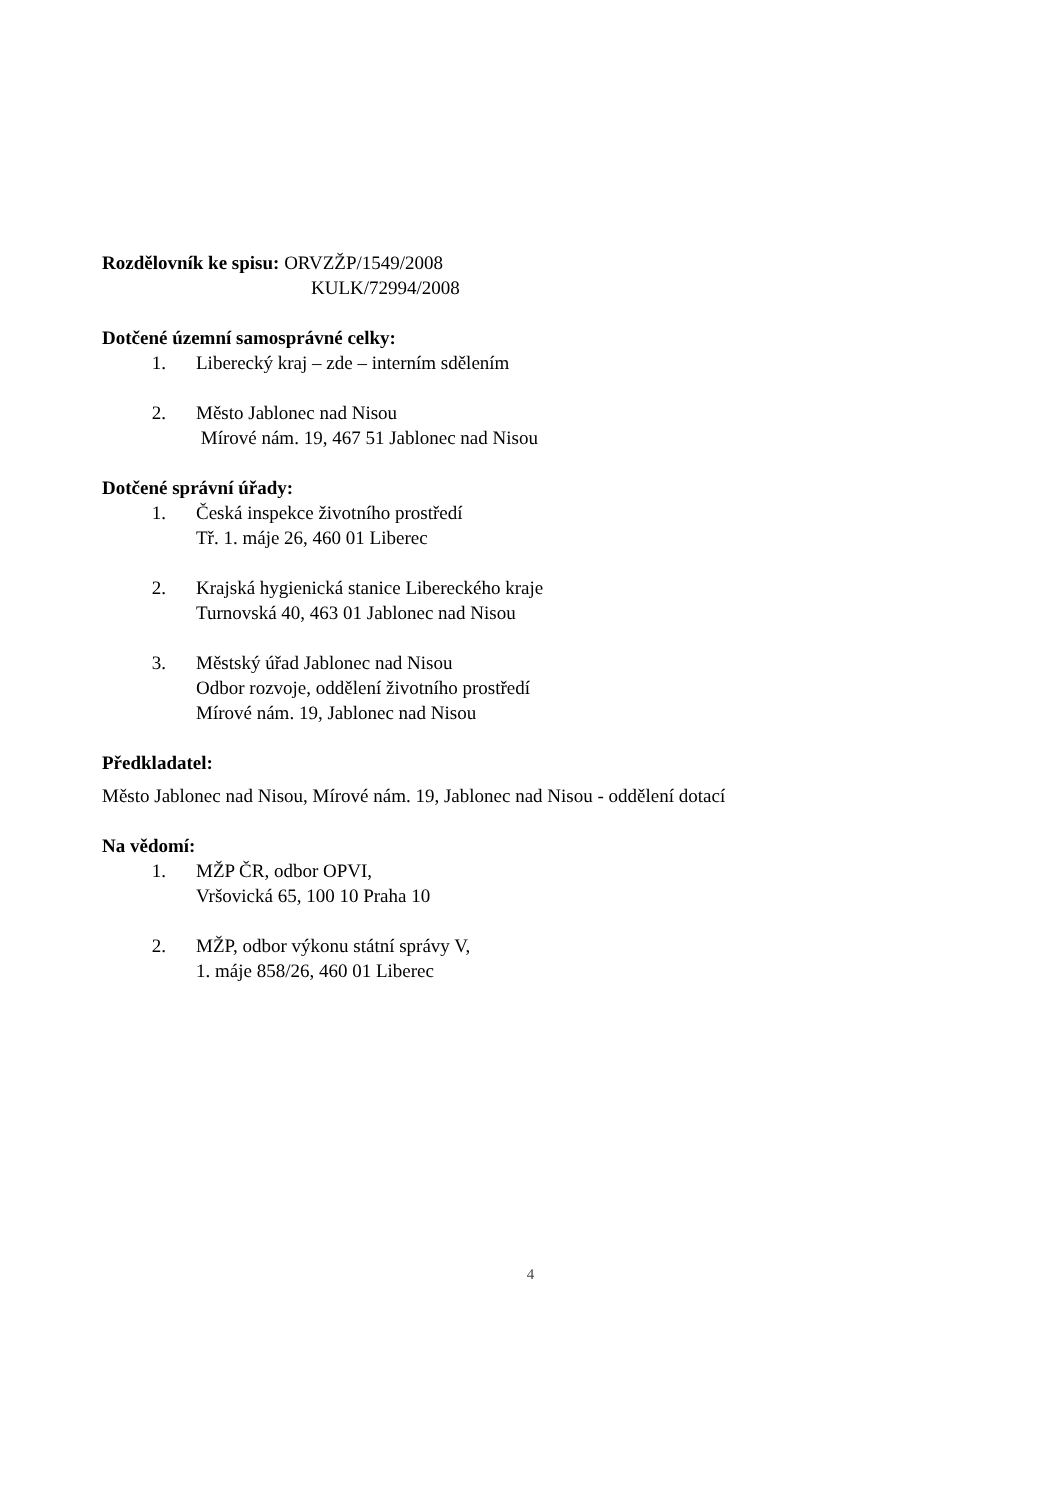Rozdělovník ke spisu: ORVZŽP/1549/2008
KULK/72994/2008
Dotčené územní samosprávné celky:
1. Liberecký kraj – zde – interním sdělením
2. Město Jablonec nad Nisou
Mírové nám. 19, 467 51 Jablonec nad Nisou
Dotčené správní úřady:
1. Česká inspekce životního prostředí
Tř. 1. máje 26, 460 01 Liberec
2. Krajská hygienická stanice Libereckého kraje
Turnovská 40, 463 01 Jablonec nad Nisou
3. Městský úřad Jablonec nad Nisou
Odbor rozvoje, oddělení životního prostředí
Mírové nám. 19, Jablonec nad Nisou
Předkladatel:
Město Jablonec nad Nisou, Mírové nám. 19, Jablonec nad Nisou - oddělení dotací
Na vědomí:
1. MŽP ČR, odbor OPVI,
Vršovická 65, 100 10 Praha 10
2. MŽP, odbor výkonu státní správy V,
1. máje 858/26, 460 01 Liberec
4